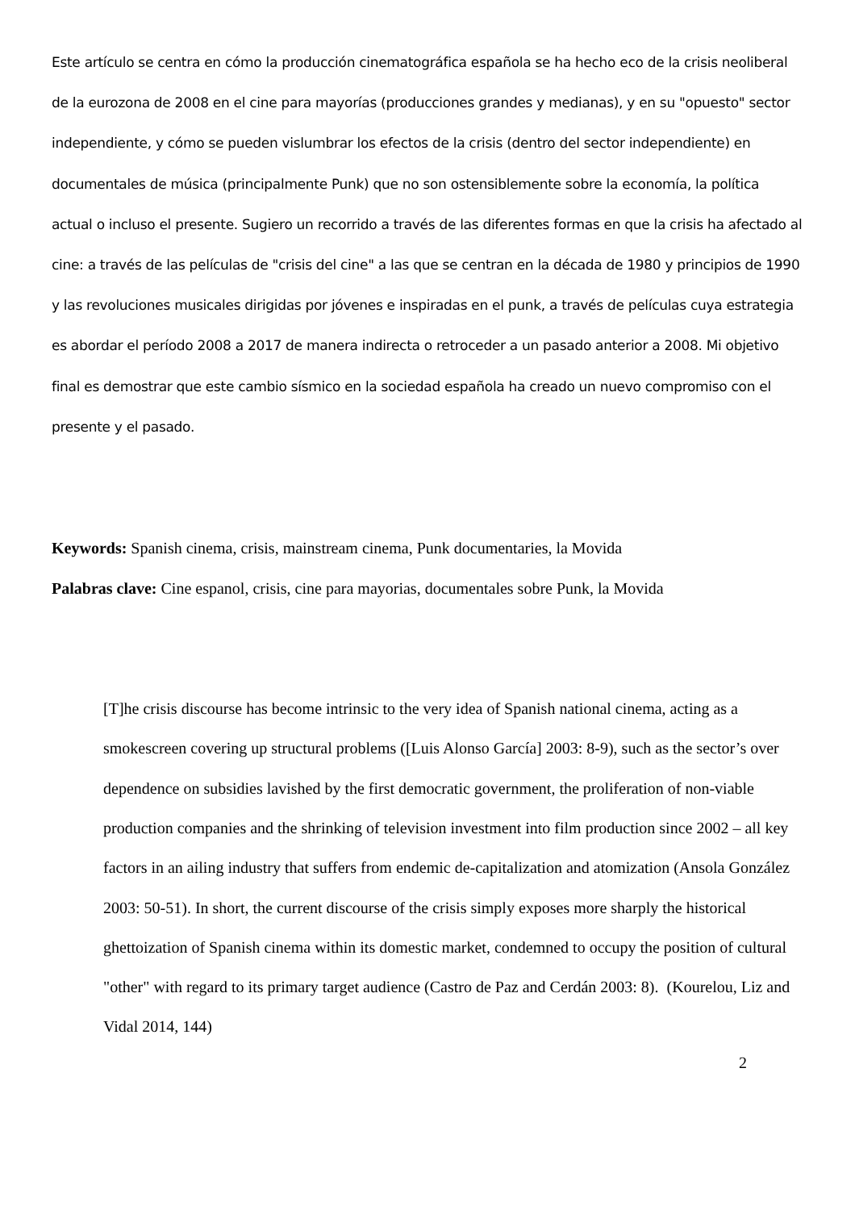Este artículo se centra en cómo la producción cinematográfica española se ha hecho eco de la crisis neoliberal de la eurozona de 2008 en el cine para mayorías (producciones grandes y medianas), y en su "opuesto" sector independiente, y cómo se pueden vislumbrar los efectos de la crisis (dentro del sector independiente) en documentales de música (principalmente Punk) que no son ostensiblemente sobre la economía, la política actual o incluso el presente. Sugiero un recorrido a través de las diferentes formas en que la crisis ha afectado al cine: a través de las películas de "crisis del cine" a las que se centran en la década de 1980 y principios de 1990 y las revoluciones musicales dirigidas por jóvenes e inspiradas en el punk, a través de películas cuya estrategia es abordar el período 2008 a 2017 de manera indirecta o retroceder a un pasado anterior a 2008. Mi objetivo final es demostrar que este cambio sísmico en la sociedad española ha creado un nuevo compromiso con el presente y el pasado.
Keywords: Spanish cinema, crisis, mainstream cinema, Punk documentaries, la Movida
Palabras clave: Cine espanol, crisis, cine para mayorias, documentales sobre Punk, la Movida
[T]he crisis discourse has become intrinsic to the very idea of Spanish national cinema, acting as a smokescreen covering up structural problems ([Luis Alonso García] 2003: 8-9), such as the sector’s over dependence on subsidies lavished by the first democratic government, the proliferation of non-viable production companies and the shrinking of television investment into film production since 2002 – all key factors in an ailing industry that suffers from endemic de-capitalization and atomization (Ansola González 2003: 50-51). In short, the current discourse of the crisis simply exposes more sharply the historical ghettoization of Spanish cinema within its domestic market, condemned to occupy the position of cultural "other" with regard to its primary target audience (Castro de Paz and Cerdán 2003: 8). (Kourelou, Liz and Vidal 2014, 144)
2